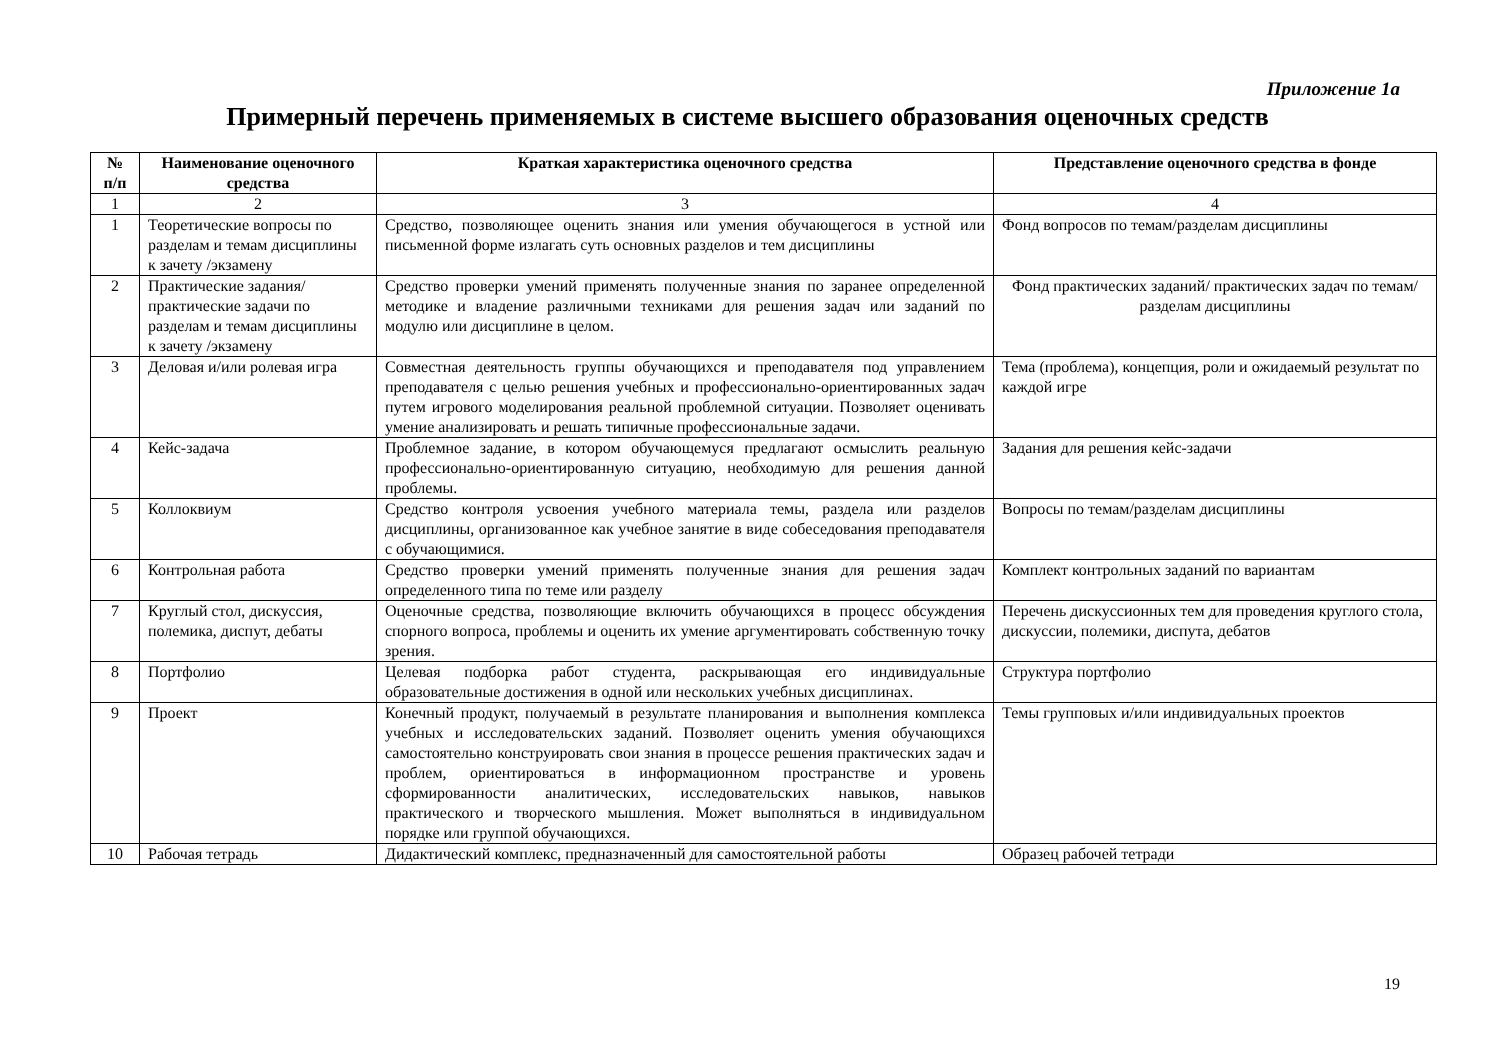Приложение 1а
Примерный перечень применяемых в системе высшего образования оценочных средств
| № п/п | Наименование оценочного средства | Краткая характеристика оценочного средства | Представление оценочного средства в фонде |
| --- | --- | --- | --- |
| 1 | 2 | 3 | 4 |
| 1 | Теоретические вопросы по разделам и темам дисциплины к зачету /экзамену | Средство, позволяющее оценить знания или умения обучающегося в устной или письменной форме излагать суть основных разделов и тем дисциплины | Фонд вопросов по темам/разделам дисциплины |
| 2 | Практические задания/ практические задачи по разделам и темам дисциплины к зачету /экзамену | Средство проверки умений применять полученные знания по заранее определенной методике и владение различными техниками для решения задач или заданий по модулю или дисциплине в целом. | Фонд практических заданий/ практических задач по темам/разделам дисциплины |
| 3 | Деловая и/или ролевая игра | Совместная деятельность группы обучающихся и преподавателя под управлением преподавателя с целью решения учебных и профессионально-ориентированных задач путем игрового моделирования реальной проблемной ситуации. Позволяет оценивать умение анализировать и решать типичные профессиональные задачи. | Тема (проблема), концепция, роли и ожидаемый результат по каждой игре |
| 4 | Кейс-задача | Проблемное задание, в котором обучающемуся предлагают осмыслить реальную профессионально-ориентированную ситуацию, необходимую для решения данной проблемы. | Задания для решения кейс-задачи |
| 5 | Коллоквиум | Средство контроля усвоения учебного материала темы, раздела или разделов дисциплины, организованное как учебное занятие в виде собеседования преподавателя с обучающимися. | Вопросы по темам/разделам дисциплины |
| 6 | Контрольная работа | Средство проверки умений применять полученные знания для решения задач определенного типа по теме или разделу | Комплект контрольных заданий по вариантам |
| 7 | Круглый стол, дискуссия, полемика, диспут, дебаты | Оценочные средства, позволяющие включить обучающихся в процесс обсуждения спорного вопроса, проблемы и оценить их умение аргументировать собственную точку зрения. | Перечень дискуссионных тем для проведения круглого стола, дискуссии, полемики, диспута, дебатов |
| 8 | Портфолио | Целевая подборка работ студента, раскрывающая его индивидуальные образовательные достижения в одной или нескольких учебных дисциплинах. | Структура портфолио |
| 9 | Проект | Конечный продукт, получаемый в результате планирования и выполнения комплекса учебных и исследовательских заданий. Позволяет оценить умения обучающихся самостоятельно конструировать свои знания в процессе решения практических задач и проблем, ориентироваться в информационном пространстве и уровень сформированности аналитических, исследовательских навыков, навыков практического и творческого мышления. Может выполняться в индивидуальном порядке или группой обучающихся. | Темы групповых и/или индивидуальных проектов |
| 10 | Рабочая тетрадь | Дидактический комплекс, предназначенный для самостоятельной работы | Образец рабочей тетради |
19